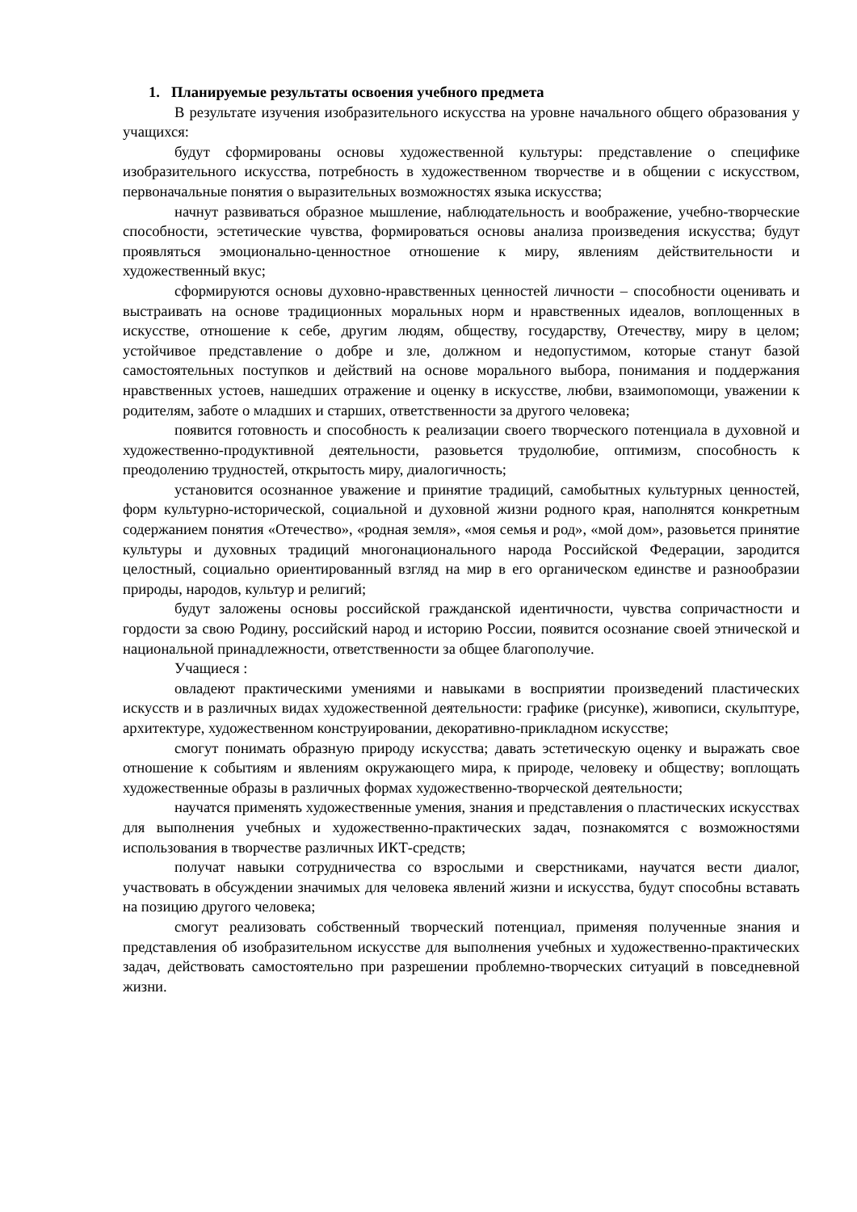1. Планируемые результаты освоения учебного предмета
В результате изучения изобразительного искусства на уровне начального общего образования у учащихся:
будут сформированы основы художественной культуры: представление о специфике изобразительного искусства, потребность в художественном творчестве и в общении с искусством, первоначальные понятия о выразительных возможностях языка искусства;
начнут развиваться образное мышление, наблюдательность и воображение, учебно-творческие способности, эстетические чувства, формироваться основы анализа произведения искусства; будут проявляться эмоционально-ценностное отношение к миру, явлениям действительности и художественный вкус;
сформируются основы духовно-нравственных ценностей личности – способности оценивать и выстраивать на основе традиционных моральных норм и нравственных идеалов, воплощенных в искусстве, отношение к себе, другим людям, обществу, государству, Отечеству, миру в целом; устойчивое представление о добре и зле, должном и недопустимом, которые станут базой самостоятельных поступков и действий на основе морального выбора, понимания и поддержания нравственных устоев, нашедших отражение и оценку в искусстве, любви, взаимопомощи, уважении к родителям, заботе о младших и старших, ответственности за другого человека;
появится готовность и способность к реализации своего творческого потенциала в духовной и художественно-продуктивной деятельности, разовьется трудолюбие, оптимизм, способность к преодолению трудностей, открытость миру, диалогичность;
установится осознанное уважение и принятие традиций, самобытных культурных ценностей, форм культурно-исторической, социальной и духовной жизни родного края, наполнятся конкретным содержанием понятия «Отечество», «родная земля», «моя семья и род», «мой дом», разовьется принятие культуры и духовных традиций многонационального народа Российской Федерации, зародится целостный, социально ориентированный взгляд на мир в его органическом единстве и разнообразии природы, народов, культур и религий;
будут заложены основы российской гражданской идентичности, чувства сопричастности и гордости за свою Родину, российский народ и историю России, появится осознание своей этнической и национальной принадлежности, ответственности за общее благополучие.
Учащиеся :
овладеют практическими умениями и навыками в восприятии произведений пластических искусств и в различных видах художественной деятельности: графике (рисунке), живописи, скульптуре, архитектуре, художественном конструировании, декоративно-прикладном искусстве;
смогут понимать образную природу искусства; давать эстетическую оценку и выражать свое отношение к событиям и явлениям окружающего мира, к природе, человеку и обществу; воплощать художественные образы в различных формах художественно-творческой деятельности;
научатся применять художественные умения, знания и представления о пластических искусствах для выполнения учебных и художественно-практических задач, познакомятся с возможностями использования в творчестве различных ИКТ-средств;
получат навыки сотрудничества со взрослыми и сверстниками, научатся вести диалог, участвовать в обсуждении значимых для человека явлений жизни и искусства, будут способны вставать на позицию другого человека;
смогут реализовать собственный творческий потенциал, применяя полученные знания и представления об изобразительном искусстве для выполнения учебных и художественно-практических задач, действовать самостоятельно при разрешении проблемно-творческих ситуаций в повседневной жизни.